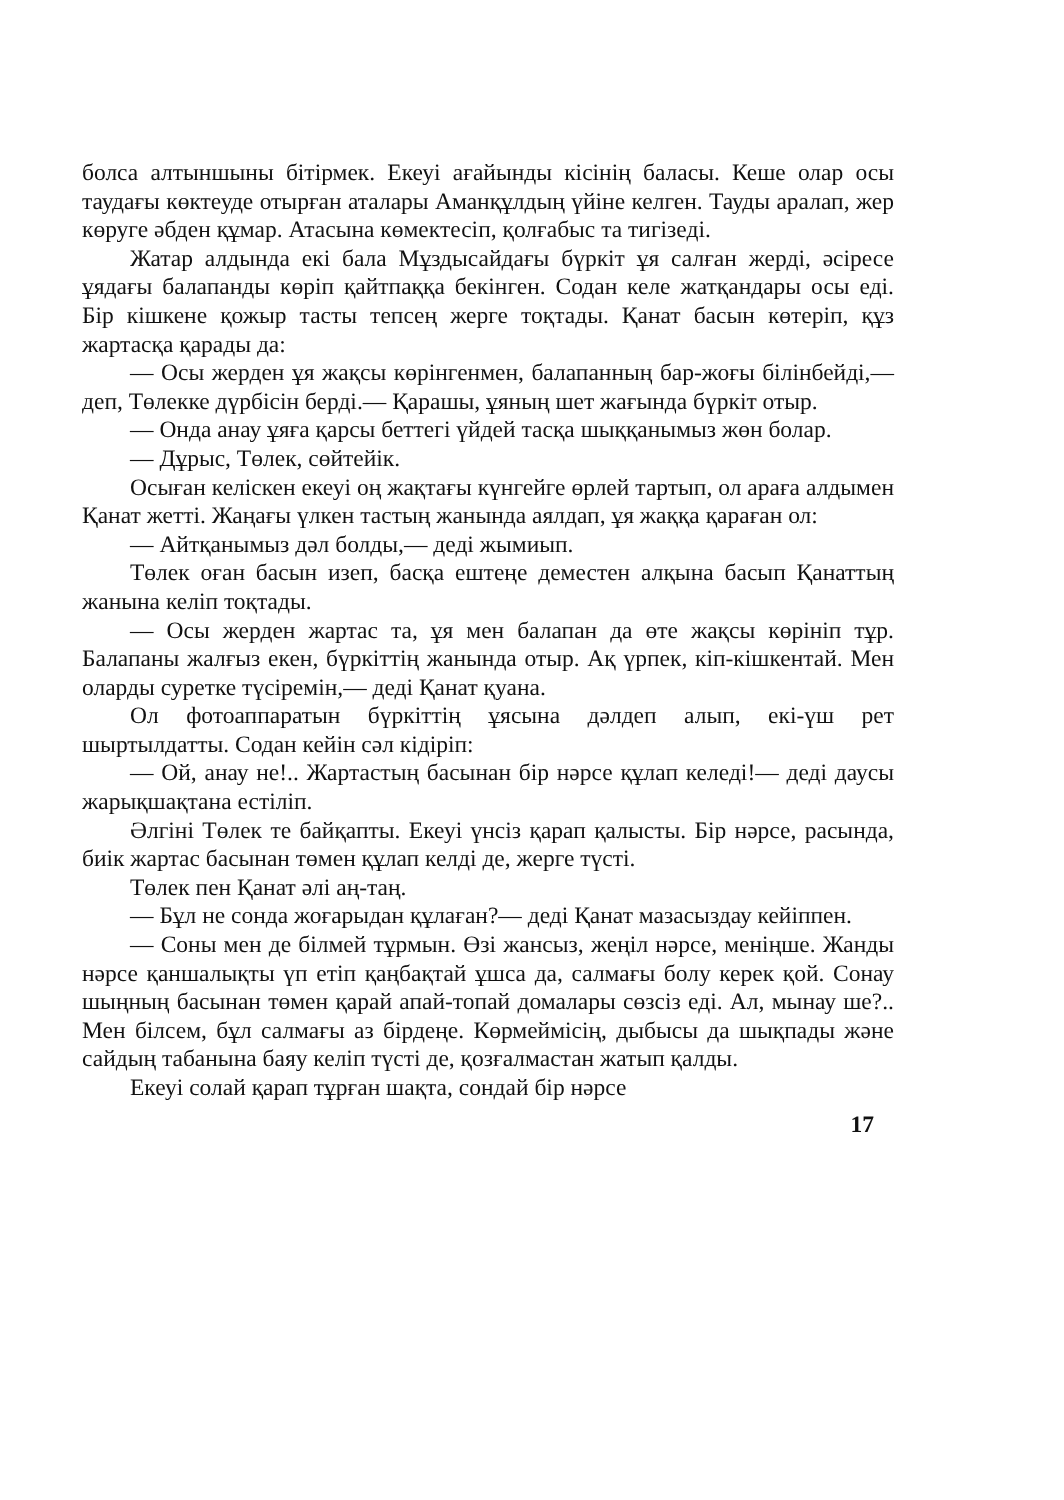болса алтыншыны бітірмек. Екеуі ағайынды кісінің баласы. Кеше олар осы таудағы көктеуде отырған аталары Аманқұлдың үйіне келген. Тауды аралап, жер көруге әбден құмар. Атасына көмектесіп, қолғабыс та тигізеді.
Жатар алдында екі бала Мұздысайдағы бүркіт ұя салған жерді, әсіресе ұядағы балапанды көріп қайтпаққа бекінген. Содан келе жатқандары осы еді. Бір кішкене қожыр тасты тепсең жерге тоқтады. Қанат басын көтеріп, құз жартасқа қарады да:
— Осы жерден ұя жақсы көрінгенмен, балапанның бар-жоғы білінбейді,— деп, Төлекке дүрбісін берді.— Қарашы, ұяның шет жағында бүркіт отыр.
— Онда анау ұяға қарсы беттегі үйдей тасқа шыққанымыз жөн болар.
— Дұрыс, Төлек, сөйтейік.
Осыған келіскен екеуі оң жақтағы күнгейге өрлей тартып, ол араға алдымен Қанат жетті. Жаңағы үлкен тастың жанында аялдап, ұя жаққа қараған ол:
— Айтқанымыз дәл болды,— деді жымиып.
Төлек оған басын изеп, басқа ештеңе деместен алқына басып Қанаттың жанына келіп тоқтады.
— Осы жерден жартас та, ұя мен балапан да өте жақсы көрініп тұр. Балапаны жалғыз екен, бүркіттің жанында отыр. Ақ үрпек, кіп-кішкентай. Мен оларды суретке түсіремін,— деді Қанат қуана.
Ол фотоаппаратын бүркіттің ұясына дәлдеп алып, екі-үш рет шыртылдатты. Содан кейін сәл кідіріп:
— Ой, анау не!.. Жартастың басынан бір нәрсе құлап келеді!— деді даусы жарықшақтана естіліп.
Әлгіні Төлек те байқапты. Екеуі үнсіз қарап қалысты. Бір нәрсе, расында, биік жартас басынан төмен құлап келді де, жерге түсті.
Төлек пен Қанат әлі аң-таң.
— Бұл не сонда жоғарыдан құлаған?— деді Қанат мазасыздау кейіппен.
— Соны мен де білмей тұрмын. Өзі жансыз, жеңіл нәрсе, меніңше. Жанды нәрсе қаншалықты үп етіп қаңбақтай ұшса да, салмағы болу керек қой. Сонау шыңның басынан төмен қарай апай-топай домалары сөзсіз еді. Ал, мынау ше?.. Мен білсем, бұл салмағы аз бірдеңе. Көрмеймісің, дыбысы да шықпады және сайдың табанына баяу келіп түсті де, қозғалмастан жатып қалды.
Екеуі солай қарап тұрған шақта, сондай бір нәрсе
17